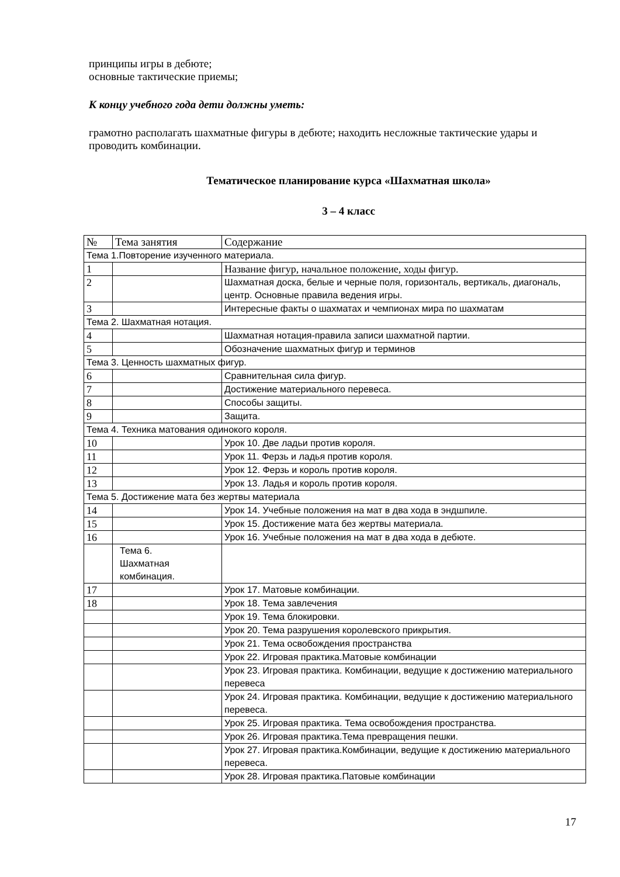принципы игры в дебюте;
основные тактические приемы;
К концу учебного года дети должны уметь:
грамотно располагать шахматные фигуры в дебюте; находить несложные тактические удары и проводить комбинации.
Тематическое планирование курса «Шахматная школа»
3 – 4 класс
| № | Тема занятия | Содержание |
| --- | --- | --- |
| Тема 1.Повторение изученного материала. | | |
| 1 | | Название фигур, начальное положение, ходы фигур. |
| 2 | | Шахматная доска, белые и черные поля, горизонталь, вертикаль, диагональ, центр. Основные правила ведения игры. |
| 3 | | Интересные факты о шахматах и чемпионах мира по шахматам |
| Тема 2. Шахматная нотация. | | |
| 4 | | Шахматная нотация-правила записи шахматной партии. |
| 5 | | Обозначение шахматных фигур и терминов |
| Тема 3. Ценность шахматных фигур. | | |
| 6 | | Сравнительная сила фигур. |
| 7 | | Достижение материального перевеса. |
| 8 | | Способы защиты. |
| 9 | | Защита. |
| Тема 4. Техника матования одинокого короля. | | |
| 10 | | Урок 10. Две ладьи против короля. |
| 11 | | Урок 11. Ферзь и ладья против короля. |
| 12 | | Урок 12. Ферзь и король против короля. |
| 13 | | Урок 13. Ладья и король против короля. |
| Тема 5. Достижение мата без жертвы материала | | |
| 14 | | Урок 14. Учебные положения на мат в два хода в эндшпиле. |
| 15 | | Урок 15. Достижение мата без жертвы материала. |
| 16 | | Урок 16. Учебные положения на мат в два хода в дебюте. |
| | Тема 6. Шахматная комбинация. | |
| 17 | | Урок 17. Матовые комбинации. |
| 18 | | Урок 18. Тема завлечения |
| | | Урок 19. Тема блокировки. |
| | | Урок 20. Тема разрушения королевского прикрытия. |
| | | Урок 21. Тема освобождения пространства |
| | | Урок 22. Игровая практика.Матовые комбинации |
| | | Урок 23. Игровая практика. Комбинации, ведущие к достижению материального перевеса |
| | | Урок 24. Игровая практика. Комбинации, ведущие к достижению материального перевеса. |
| | | Урок 25. Игровая практика. Тема освобождения пространства. |
| | | Урок 26. Игровая практика.Тема превращения пешки. |
| | | Урок 27. Игровая практика.Комбинации, ведущие к достижению материального перевеса. |
| | | Урок 28. Игровая практика.Патовые комбинации |
17